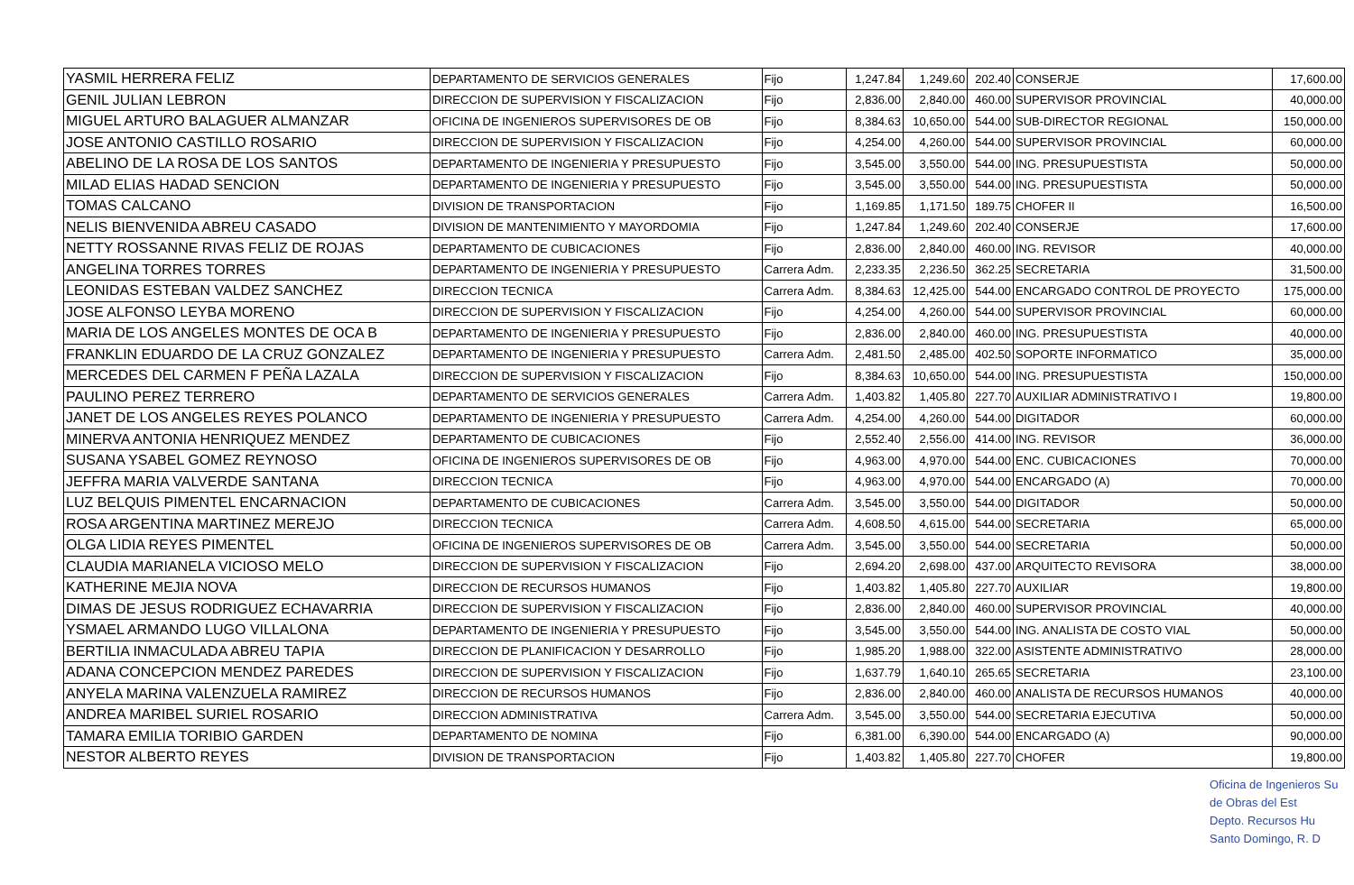| YASMIL HERRERA FELIZ | DEPARTAMENTO DE SERVICIOS GENERALES | Fijo | 1,247.84 | 1,249.60 | 202.40 | CONSERJE | 17,600.00 |
| GENIL JULIAN LEBRON | DIRECCION DE SUPERVISION Y FISCALIZACION | Fijo | 2,836.00 | 2,840.00 | 460.00 | SUPERVISOR PROVINCIAL | 40,000.00 |
| MIGUEL ARTURO BALAGUER ALMANZAR | OFICINA DE INGENIEROS SUPERVISORES DE OB | Fijo | 8,384.63 | 10,650.00 | 544.00 | SUB-DIRECTOR REGIONAL | 150,000.00 |
| JOSE ANTONIO CASTILLO ROSARIO | DIRECCION DE SUPERVISION Y FISCALIZACION | Fijo | 4,254.00 | 4,260.00 | 544.00 | SUPERVISOR PROVINCIAL | 60,000.00 |
| ABELINO DE LA ROSA DE LOS SANTOS | DEPARTAMENTO DE INGENIERIA Y PRESUPUESTO | Fijo | 3,545.00 | 3,550.00 | 544.00 | ING. PRESUPUESTISTA | 50,000.00 |
| MILAD ELIAS HADAD SENCION | DEPARTAMENTO DE INGENIERIA Y PRESUPUESTO | Fijo | 3,545.00 | 3,550.00 | 544.00 | ING. PRESUPUESTISTA | 50,000.00 |
| TOMAS CALCANO | DIVISION DE TRANSPORTACION | Fijo | 1,169.85 | 1,171.50 | 189.75 | CHOFER II | 16,500.00 |
| NELIS BIENVENIDA ABREU CASADO | DIVISION DE MANTENIMIENTO Y MAYORDOMIA | Fijo | 1,247.84 | 1,249.60 | 202.40 | CONSERJE | 17,600.00 |
| NETTY ROSSANNE RIVAS FELIZ DE ROJAS | DEPARTAMENTO DE CUBICACIONES | Fijo | 2,836.00 | 2,840.00 | 460.00 | ING. REVISOR | 40,000.00 |
| ANGELINA TORRES TORRES | DEPARTAMENTO DE INGENIERIA Y PRESUPUESTO | Carrera Adm. | 2,233.35 | 2,236.50 | 362.25 | SECRETARIA | 31,500.00 |
| LEONIDAS ESTEBAN VALDEZ SANCHEZ | DIRECCION TECNICA | Carrera Adm. | 8,384.63 | 12,425.00 | 544.00 | ENCARGADO CONTROL DE PROYECTO | 175,000.00 |
| JOSE ALFONSO LEYBA MORENO | DIRECCION DE SUPERVISION Y FISCALIZACION | Fijo | 4,254.00 | 4,260.00 | 544.00 | SUPERVISOR PROVINCIAL | 60,000.00 |
| MARIA DE LOS ANGELES MONTES DE OCA B | DEPARTAMENTO DE INGENIERIA Y PRESUPUESTO | Fijo | 2,836.00 | 2,840.00 | 460.00 | ING. PRESUPUESTISTA | 40,000.00 |
| FRANKLIN EDUARDO DE LA CRUZ GONZALEZ | DEPARTAMENTO DE INGENIERIA Y PRESUPUESTO | Carrera Adm. | 2,481.50 | 2,485.00 | 402.50 | SOPORTE INFORMATICO | 35,000.00 |
| MERCEDES DEL CARMEN F PEÑA LAZALA | DIRECCION DE SUPERVISION Y FISCALIZACION | Fijo | 8,384.63 | 10,650.00 | 544.00 | ING. PRESUPUESTISTA | 150,000.00 |
| PAULINO PEREZ TERRERO | DEPARTAMENTO DE SERVICIOS GENERALES | Carrera Adm. | 1,403.82 | 1,405.80 | 227.70 | AUXILIAR ADMINISTRATIVO I | 19,800.00 |
| JANET DE LOS ANGELES REYES POLANCO | DEPARTAMENTO DE INGENIERIA Y PRESUPUESTO | Carrera Adm. | 4,254.00 | 4,260.00 | 544.00 | DIGITADOR | 60,000.00 |
| MINERVA ANTONIA HENRIQUEZ MENDEZ | DEPARTAMENTO DE CUBICACIONES | Fijo | 2,552.40 | 2,556.00 | 414.00 | ING. REVISOR | 36,000.00 |
| SUSANA YSABEL GOMEZ REYNOSO | OFICINA DE INGENIEROS SUPERVISORES DE OB | Fijo | 4,963.00 | 4,970.00 | 544.00 | ENC. CUBICACIONES | 70,000.00 |
| JEFFRA MARIA VALVERDE SANTANA | DIRECCION TECNICA | Fijo | 4,963.00 | 4,970.00 | 544.00 | ENCARGADO (A) | 70,000.00 |
| LUZ BELQUIS PIMENTEL ENCARNACION | DEPARTAMENTO DE CUBICACIONES | Carrera Adm. | 3,545.00 | 3,550.00 | 544.00 | DIGITADOR | 50,000.00 |
| ROSA ARGENTINA MARTINEZ MEREJO | DIRECCION TECNICA | Carrera Adm. | 4,608.50 | 4,615.00 | 544.00 | SECRETARIA | 65,000.00 |
| OLGA LIDIA REYES PIMENTEL | OFICINA DE INGENIEROS SUPERVISORES DE OB | Carrera Adm. | 3,545.00 | 3,550.00 | 544.00 | SECRETARIA | 50,000.00 |
| CLAUDIA MARIANELA VICIOSO MELO | DIRECCION DE SUPERVISION Y FISCALIZACION | Fijo | 2,694.20 | 2,698.00 | 437.00 | ARQUITECTO REVISORA | 38,000.00 |
| KATHERINE MEJIA NOVA | DIRECCION DE RECURSOS HUMANOS | Fijo | 1,403.82 | 1,405.80 | 227.70 | AUXILIAR | 19,800.00 |
| DIMAS DE JESUS RODRIGUEZ ECHAVARRIA | DIRECCION DE SUPERVISION Y FISCALIZACION | Fijo | 2,836.00 | 2,840.00 | 460.00 | SUPERVISOR PROVINCIAL | 40,000.00 |
| YSMAEL ARMANDO LUGO VILLALONA | DEPARTAMENTO DE INGENIERIA Y PRESUPUESTO | Fijo | 3,545.00 | 3,550.00 | 544.00 | ING. ANALISTA DE COSTO VIAL | 50,000.00 |
| BERTILIA INMACULADA ABREU TAPIA | DIRECCION DE PLANIFICACION Y DESARROLLO | Fijo | 1,985.20 | 1,988.00 | 322.00 | ASISTENTE ADMINISTRATIVO | 28,000.00 |
| ADANA CONCEPCION MENDEZ PAREDES | DIRECCION DE SUPERVISION Y FISCALIZACION | Fijo | 1,637.79 | 1,640.10 | 265.65 | SECRETARIA | 23,100.00 |
| ANYELA MARINA VALENZUELA RAMIREZ | DIRECCION DE RECURSOS HUMANOS | Fijo | 2,836.00 | 2,840.00 | 460.00 | ANALISTA DE RECURSOS HUMANOS | 40,000.00 |
| ANDREA MARIBEL SURIEL ROSARIO | DIRECCION ADMINISTRATIVA | Carrera Adm. | 3,545.00 | 3,550.00 | 544.00 | SECRETARIA EJECUTIVA | 50,000.00 |
| TAMARA EMILIA TORIBIO GARDEN | DEPARTAMENTO DE NOMINA | Fijo | 6,381.00 | 6,390.00 | 544.00 | ENCARGADO (A) | 90,000.00 |
| NESTOR ALBERTO REYES | DIVISION DE TRANSPORTACION | Fijo | 1,403.82 | 1,405.80 | 227.70 | CHOFER | 19,800.00 |
Oficina de Ingenieros Su
de Obras del Est
Depto. Recursos Hu
Santo Domingo, R. D